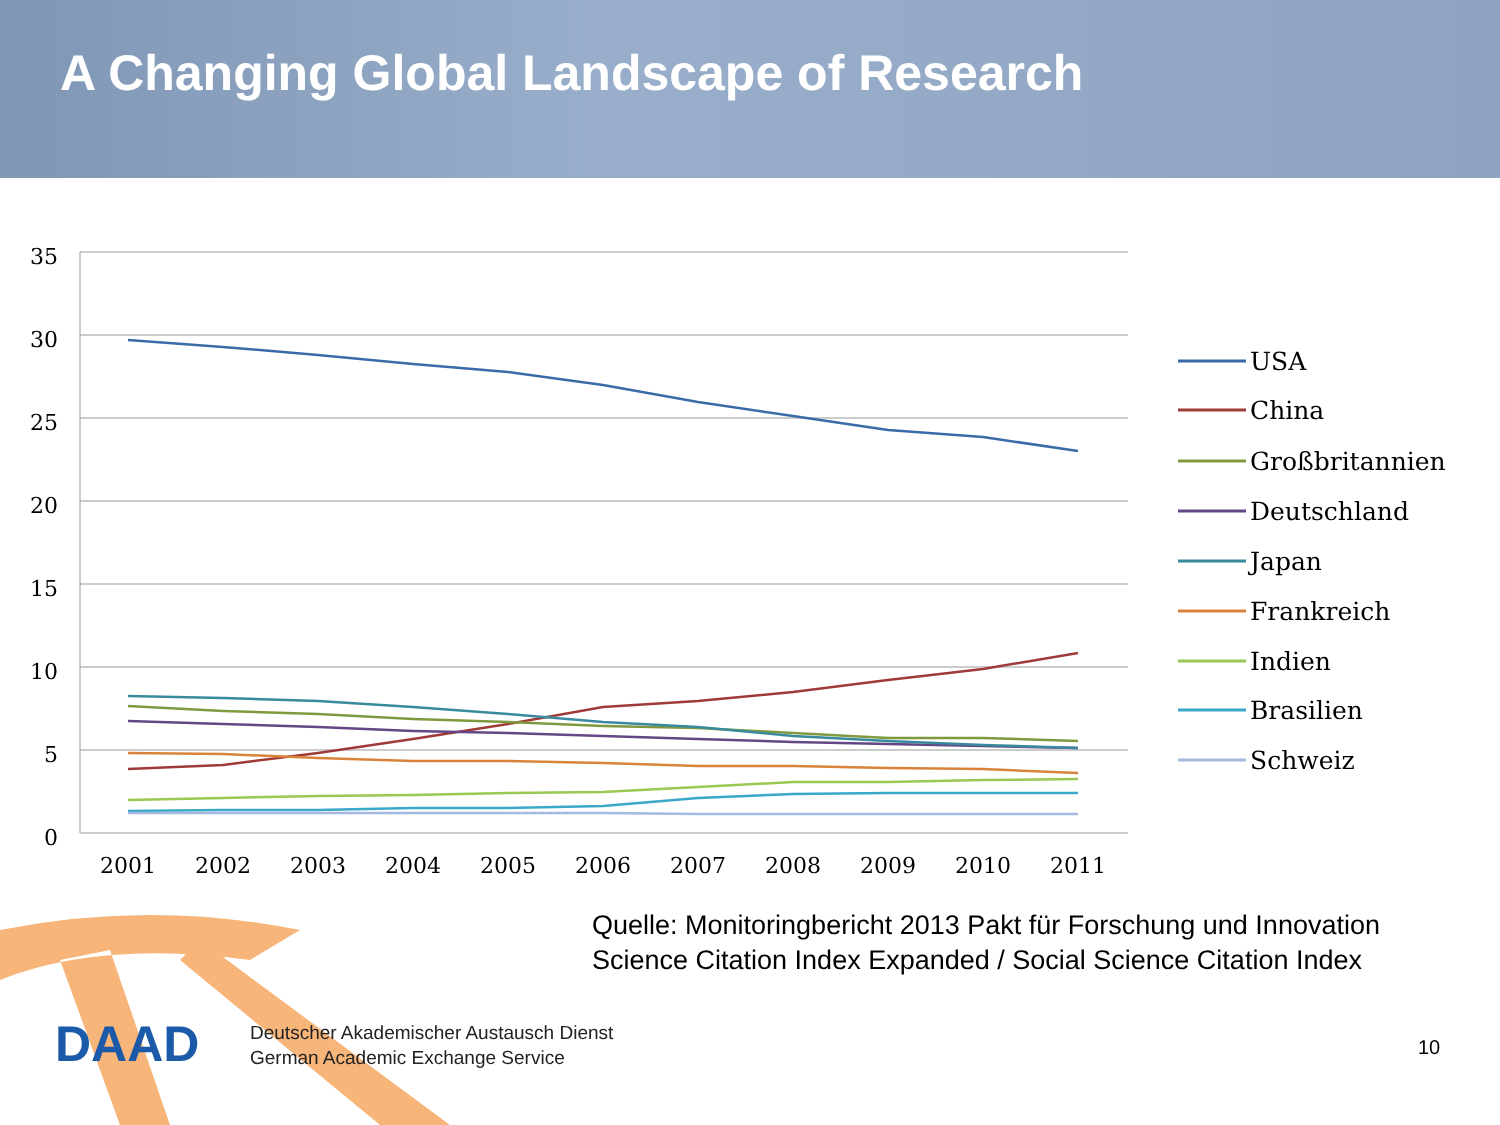A Changing Global Landscape of Research
35
30
25
20
15
10
5
0
2001
2002
2003
2004
2005
2006
2007
2008
2009
2010
2011
USA
China
Großbritannien
Deutschland
Japan
Frankreich
Indien
Brasilien
Schweiz
Quelle: Monitoringbericht 2013 Pakt für Forschung und Innovation
Science Citation Index Expanded / Social Science Citation Index
DAAD
Deutscher Akademischer Austausch Dienst
German Academic Exchange Service
10